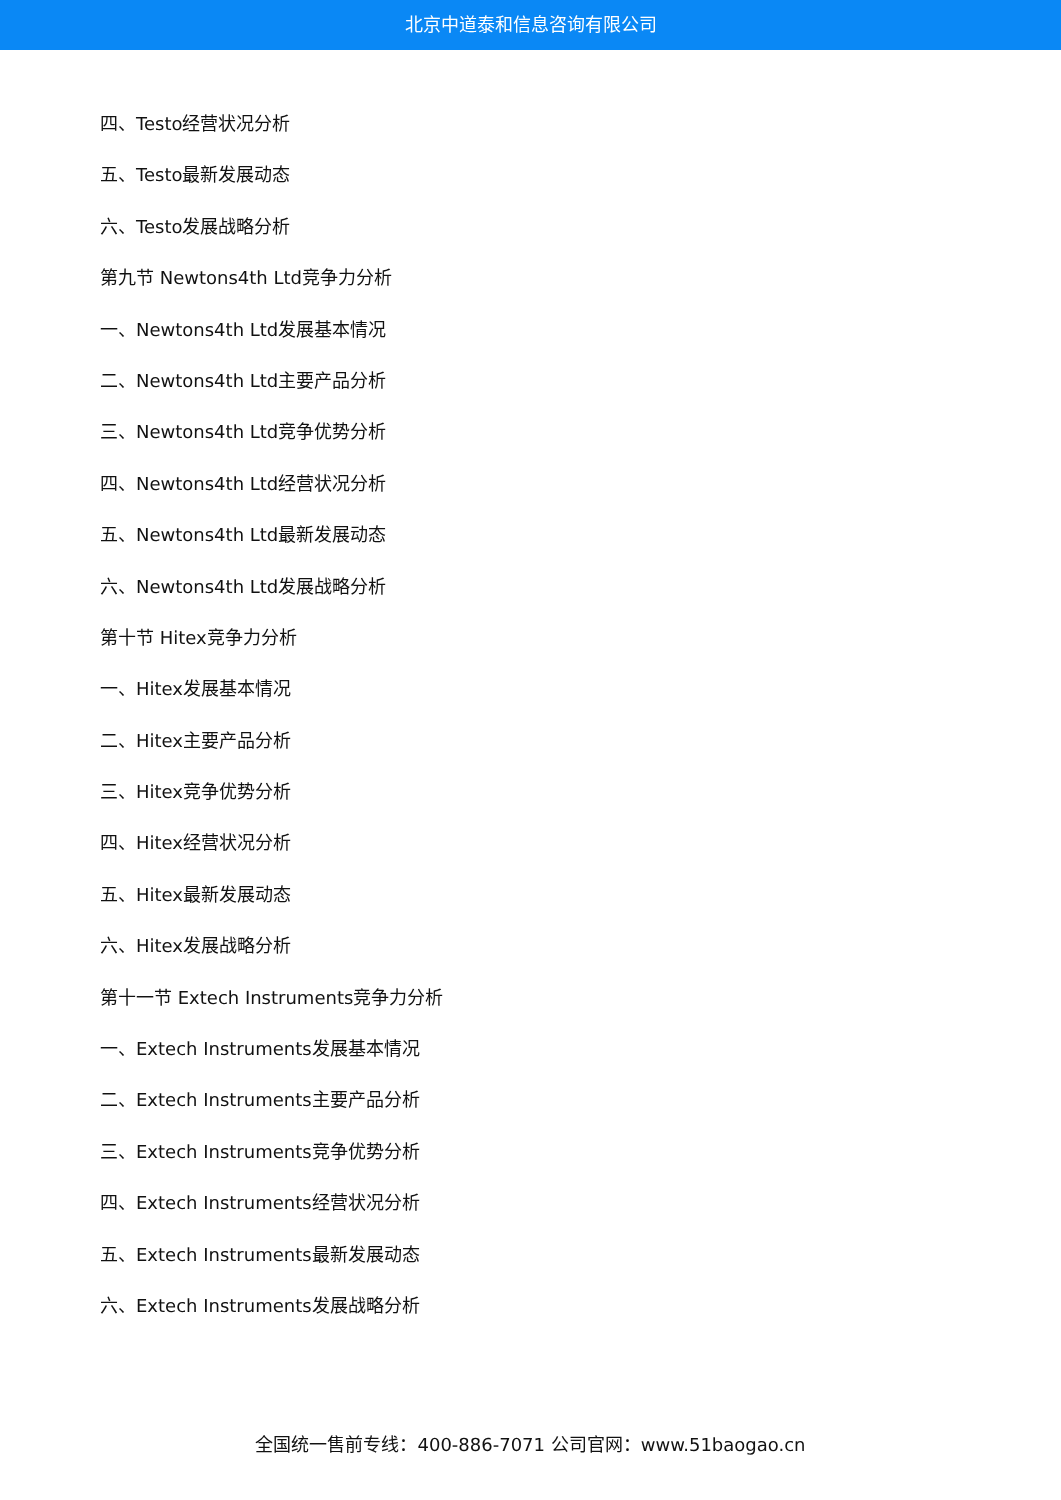北京中道泰和信息咨询有限公司
四、Testo经营状况分析
五、Testo最新发展动态
六、Testo发展战略分析
第九节 Newtons4th Ltd竞争力分析
一、Newtons4th Ltd发展基本情况
二、Newtons4th Ltd主要产品分析
三、Newtons4th Ltd竞争优势分析
四、Newtons4th Ltd经营状况分析
五、Newtons4th Ltd最新发展动态
六、Newtons4th Ltd发展战略分析
第十节 Hitex竞争力分析
一、Hitex发展基本情况
二、Hitex主要产品分析
三、Hitex竞争优势分析
四、Hitex经营状况分析
五、Hitex最新发展动态
六、Hitex发展战略分析
第十一节 Extech Instruments竞争力分析
一、Extech Instruments发展基本情况
二、Extech Instruments主要产品分析
三、Extech Instruments竞争优势分析
四、Extech Instruments经营状况分析
五、Extech Instruments最新发展动态
六、Extech Instruments发展战略分析
全国统一售前专线：400-886-7071 公司官网：www.51baogao.cn